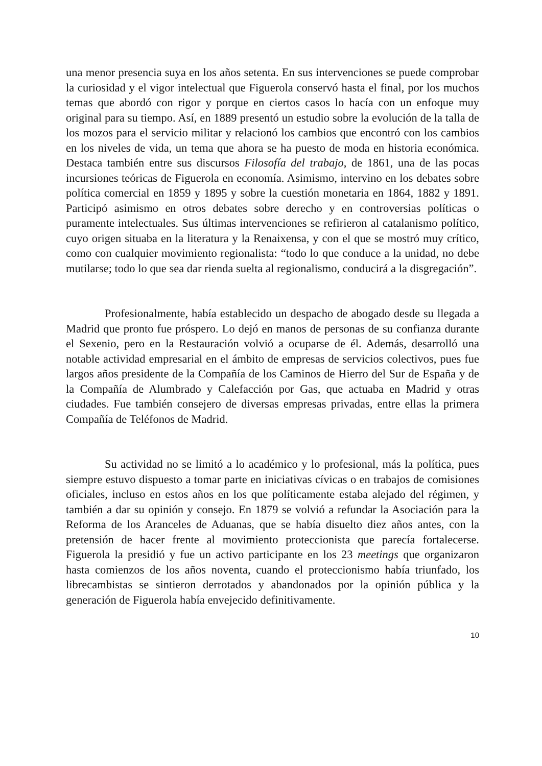una menor presencia suya en los años setenta. En sus intervenciones se puede comprobar la curiosidad y el vigor intelectual que Figuerola conservó hasta el final, por los muchos temas que abordó con rigor y porque en ciertos casos lo hacía con un enfoque muy original para su tiempo. Así, en 1889 presentó un estudio sobre la evolución de la talla de los mozos para el servicio militar y relacionó los cambios que encontró con los cambios en los niveles de vida, un tema que ahora se ha puesto de moda en historia económica. Destaca también entre sus discursos Filosofía del trabajo, de 1861, una de las pocas incursiones teóricas de Figuerola en economía. Asimismo, intervino en los debates sobre política comercial en 1859 y 1895 y sobre la cuestión monetaria en 1864, 1882 y 1891. Participó asimismo en otros debates sobre derecho y en controversias políticas o puramente intelectuales. Sus últimas intervenciones se refirieron al catalanismo político, cuyo origen situaba en la literatura y la Renaixensa, y con el que se mostró muy crítico, como con cualquier movimiento regionalista: “todo lo que conduce a la unidad, no debe mutilarse; todo lo que sea dar rienda suelta al regionalismo, conducirá a la disgregación”.
Profesionalmente, había establecido un despacho de abogado desde su llegada a Madrid que pronto fue próspero. Lo dejó en manos de personas de su confianza durante el Sexenio, pero en la Restauración volvió a ocuparse de él. Además, desarrolló una notable actividad empresarial en el ámbito de empresas de servicios colectivos, pues fue largos años presidente de la Compañía de los Caminos de Hierro del Sur de España y de la Compañía de Alumbrado y Calefacción por Gas, que actuaba en Madrid y otras ciudades. Fue también consejero de diversas empresas privadas, entre ellas la primera Compañía de Teléfonos de Madrid.
Su actividad no se limitó a lo académico y lo profesional, más la política, pues siempre estuvo dispuesto a tomar parte en iniciativas cívicas o en trabajos de comisiones oficiales, incluso en estos años en los que políticamente estaba alejado del régimen, y también a dar su opinión y consejo. En 1879 se volvió a refundar la Asociación para la Reforma de los Aranceles de Aduanas, que se había disuelto diez años antes, con la pretensión de hacer frente al movimiento proteccionista que parecía fortalecerse. Figuerola la presidió y fue un activo participante en los 23 meetings que organizaron hasta comienzos de los años noventa, cuando el proteccionismo había triunfado, los librecambistas se sintieron derrotados y abandonados por la opinión pública y la generación de Figuerola había envejecido definitivamente.
10